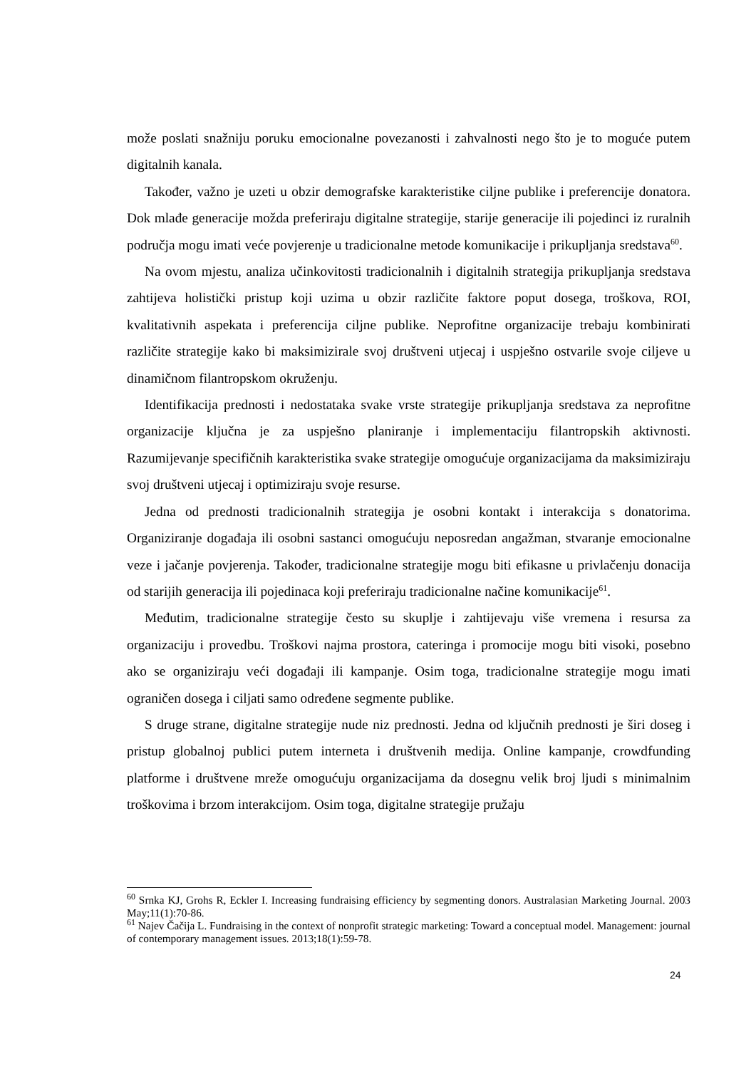može poslati snažniju poruku emocionalne povezanosti i zahvalnosti nego što je to moguće putem digitalnih kanala.
Također, važno je uzeti u obzir demografske karakteristike ciljne publike i preferencije donatora. Dok mlađe generacije možda preferiraju digitalne strategije, starije generacije ili pojedinci iz ruralnih područja mogu imati veće povjerenje u tradicionalne metode komunikacije i prikupljanja sredstava<sup>60</sup>.
Na ovom mjestu, analiza učinkovitosti tradicionalnih i digitalnih strategija prikupljanja sredstava zahtijeva holistički pristup koji uzima u obzir različite faktore poput dosega, troškova, ROI, kvalitativnih aspekata i preferencija ciljne publike. Neprofitne organizacije trebaju kombinirati različite strategije kako bi maksimizirale svoj društveni utjecaj i uspješno ostvarile svoje ciljeve u dinamičnom filantropskom okruženju.
Identifikacija prednosti i nedostataka svake vrste strategije prikupljanja sredstava za neprofitne organizacije ključna je za uspješno planiranje i implementaciju filantropskih aktivnosti. Razumijevanje specifičnih karakteristika svake strategije omogućuje organizacijama da maksimiziraju svoj društveni utjecaj i optimiziraju svoje resurse.
Jedna od prednosti tradicionalnih strategija je osobni kontakt i interakcija s donatorima. Organiziranje događaja ili osobni sastanci omogućuju neposredan angažman, stvaranje emocionalne veze i jačanje povjerenja. Također, tradicionalne strategije mogu biti efikasne u privlačenju donacija od starijih generacija ili pojedinaca koji preferiraju tradicionalne načine komunikacije<sup>61</sup>.
Međutim, tradicionalne strategije često su skuplje i zahtijevaju više vremena i resursa za organizaciju i provedbu. Troškovi najma prostora, cateringa i promocije mogu biti visoki, posebno ako se organiziraju veći događaji ili kampanje. Osim toga, tradicionalne strategije mogu imati ograničen dosega i ciljati samo određene segmente publike.
S druge strane, digitalne strategije nude niz prednosti. Jedna od ključnih prednosti je širi doseg i pristup globalnoj publici putem interneta i društvenih medija. Online kampanje, crowdfunding platforme i društvene mreže omogućuju organizacijama da dosegnu velik broj ljudi s minimalnim troškovima i brzom interakcijom. Osim toga, digitalne strategije pružaju
<sup>60</sup> Srnka KJ, Grohs R, Eckler I. Increasing fundraising efficiency by segmenting donors. Australasian Marketing Journal. 2003 May;11(1):70-86.
<sup>61</sup> Najev Čačija L. Fundraising in the context of nonprofit strategic marketing: Toward a conceptual model. Management: journal of contemporary management issues. 2013;18(1):59-78.
24